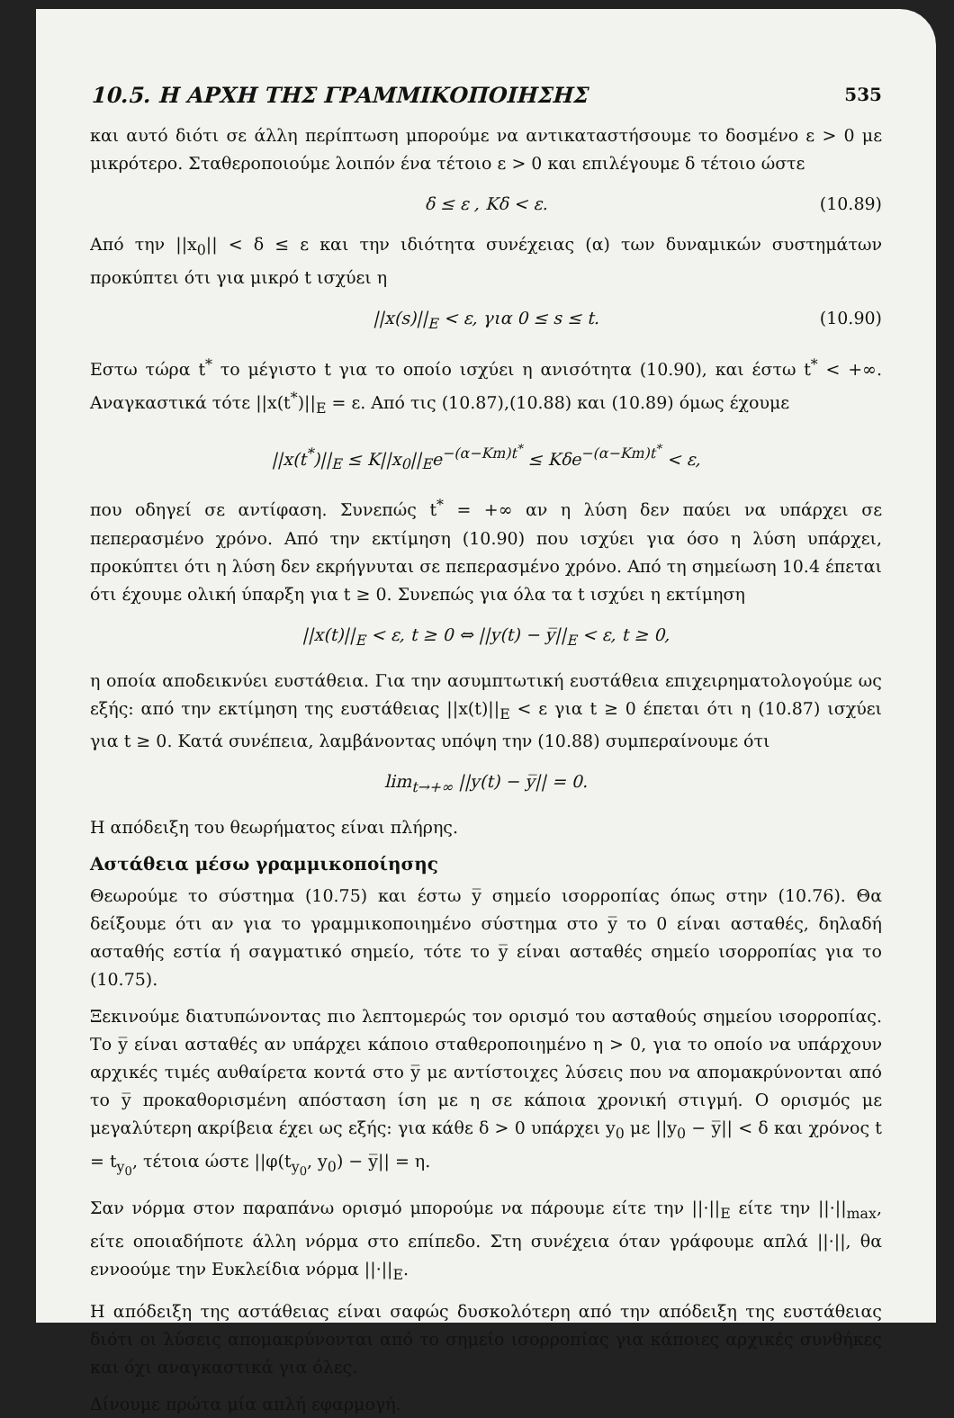10.5. Η ΑΡΧΗ ΤΗΣ ΓΡΑΜΜΙΚΟΠΟΙΗΣΗΣ 535
και αυτό διότι σε άλλη περίπτωση μπορούμε να αντικαταστήσουμε το δοσμένο ε > 0 με μικρότερο. Σταθεροποιούμε λοιπόν ένα τέτοιο ε > 0 και επιλέγουμε δ τέτοιο ώστε
δ ≤ ε , Kδ < ε. (10.89)
Από την ||x<sub>0</sub>|| < δ ≤ ε και την ιδιότητα συνέχειας (α) των δυναμικών συστημάτων προκύπτει ότι για μικρό t ισχύει η
||x(s)||<sub>E</sub> < ε, για 0 ≤ s ≤ t. (10.90)
Εστω τώρα t<sup>*</sup> το μέγιστο t για το οποίο ισχύει η ανισότητα (10.90), και έστω t<sup>*</sup> < +∞. Αναγκαστικά τότε ||x(t<sup>*</sup>)||<sub>E</sub> = ε. Από τις (10.87),(10.88) και (10.89) όμως έχουμε
||x(t<sup>*</sup>)||<sub>E</sub> ≤ K||x<sub>0</sub>||<sub>E</sub>e<sup>−(α−Km)t<sup>*</sup></sup> ≤ Kδe<sup>−(α−Km)t<sup>*</sup></sup> < ε,
που οδηγεί σε αντίφαση. Συνεπώς t<sup>*</sup> = +∞ αν η λύση δεν παύει να υπάρχει σε πεπερασμένο χρόνο. Από την εκτίμηση (10.90) που ισχύει για όσο η λύση υπάρχει, προκύπτει ότι η λύση δεν εκρήγνυται σε πεπερασμένο χρόνο. Από τη σημείωση 10.4 έπεται ότι έχουμε ολική ύπαρξη για t ≥ 0. Συνεπώς για όλα τα t ισχύει η εκτίμηση
||x(t)||<sub>E</sub> < ε, t ≥ 0 ⇔ ||y(t) − y̅||<sub>E</sub> < ε, t ≥ 0,
η οποία αποδεικνύει ευστάθεια. Για την ασυμπτωτική ευστάθεια επιχειρηματολογούμε ως εξής: από την εκτίμηση της ευστάθειας ||x(t)||<sub>E</sub> < ε για t ≥ 0 έπεται ότι η (10.87) ισχύει για t ≥ 0. Κατά συνέπεια, λαμβάνοντας υπόψη την (10.88) συμπεραίνουμε ότι
lim<sub>t→+∞</sub> ||y(t) − y̅|| = 0.
Η απόδειξη του θεωρήματος είναι πλήρης.
Αστάθεια μέσω γραμμικοποίησης
Θεωρούμε το σύστημα (10.75) και έστω y̅ σημείο ισορροπίας όπως στην (10.76). Θα δείξουμε ότι αν για το γραμμικοποιημένο σύστημα στο y̅ το 0 είναι ασταθές, δηλαδή ασταθής εστία ή σαγματικό σημείο, τότε το y̅ είναι ασταθές σημείο ισορροπίας για το (10.75).
Ξεκινούμε διατυπώνοντας πιο λεπτομερώς τον ορισμό του ασταθούς σημείου ισορροπίας. Το y̅ είναι ασταθές αν υπάρχει κάποιο σταθεροποιημένο η > 0, για το οποίο να υπάρχουν αρχικές τιμές αυθαίρετα κοντά στο y̅ με αντίστοιχες λύσεις που να απομακρύνονται από το y̅ προκαθορισμένη απόσταση ίση με η σε κάποια χρονική στιγμή. Ο ορισμός με μεγαλύτερη ακρίβεια έχει ως εξής: για κάθε δ > 0 υπάρχει y<sub>0</sub> με ||y<sub>0</sub> − y̅|| < δ και χρόνος t = t<sub>y<sub>0</sub></sub>, τέτοια ώστε ||φ(t<sub>y<sub>0</sub></sub>, y<sub>0</sub>) − y̅|| = η.
Σαν νόρμα στον παραπάνω ορισμό μπορούμε να πάρουμε είτε την ||·||<sub>E</sub> είτε την ||·||<sub>max</sub>, είτε οποιαδήποτε άλλη νόρμα στο επίπεδο. Στη συνέχεια όταν γράφουμε απλά ||·||, θα εννοούμε την Ευκλείδια νόρμα ||·||<sub>E</sub>.
Η απόδειξη της αστάθειας είναι σαφώς δυσκολότερη από την απόδειξη της ευστάθειας διότι οι λύσεις απομακρύνονται από το σημείο ισορροπίας για κάποιες αρχικές συνθήκες και όχι αναγκαστικά για όλες.
Δίνουμε πρώτα μία απλή εφαρμογή.